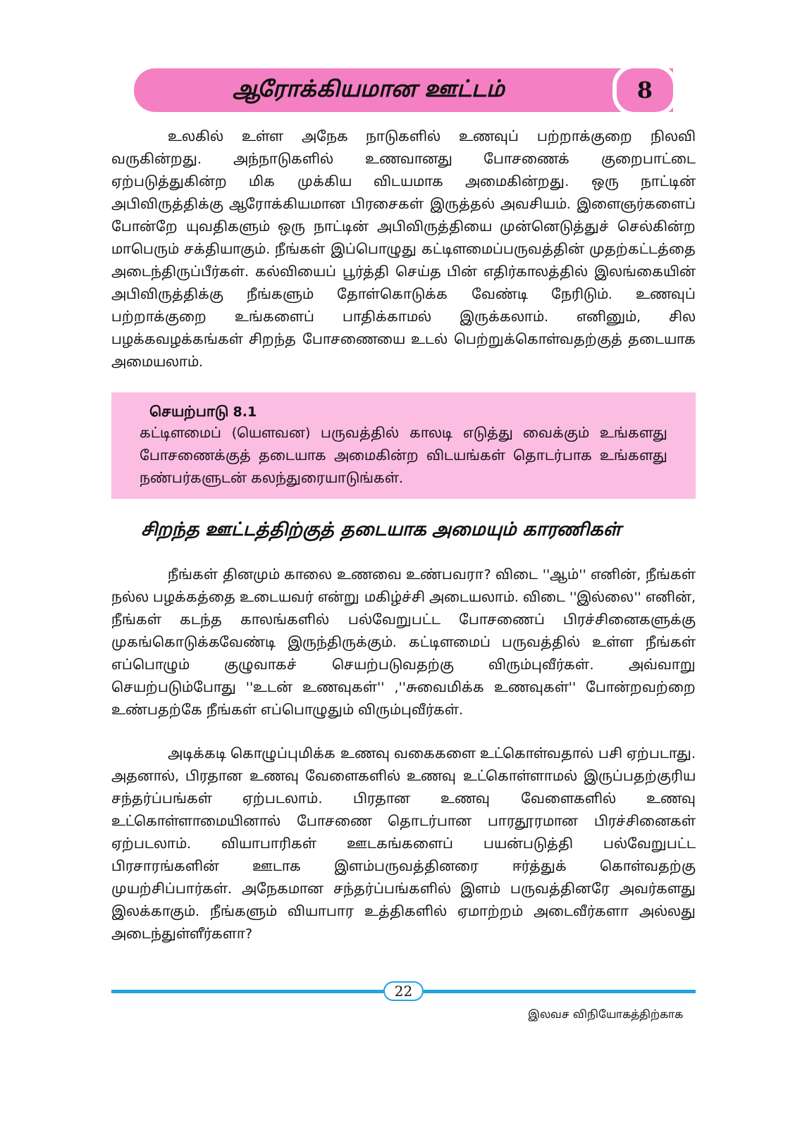ஆரோக்கியமான ஊட்டம்
8
உலகில் உள்ள அநேக நாடுகளில் உணவுப் பற்றாக்குறை நிலவி வருகின்றது. அந்நாடுகளில் உணவானது போசணைக் குறைபாட்டை ஏற்படுத்துகின்ற மிக முக்கிய விடயமாக அமைகின்றது. ஒரு நாட்டின் அபிவிருத்திக்கு ஆரோக்கியமான பிரசைகள் இருத்தல் அவசியம். இளைஞர்களைப் போன்றே யுவதிகளும் ஒரு நாட்டின் அபிவிருத்தியை முன்னெடுத்துச் செல்கின்ற மாபெரும் சக்தியாகும். நீங்கள் இப்பொழுது கட்டிளமைப்பருவத்தின் முதற்கட்டத்தை அடைந்திருப்பீர்கள். கல்வியைப் பூர்த்தி செய்த பின் எதிர்காலத்தில் இலங்கையின் அபிவிருத்திக்கு நீங்களும் தோள்கொடுக்க வேண்டி நேரிடும். உணவுப் பற்றாக்குறை உங்களைப் பாதிக்காமல் இருக்கலாம். எனினும், சில பழக்கவழக்கங்கள் சிறந்த போசணையை உடல் பெற்றுக்கொள்வதற்குத் தடையாக அமையலாம்.
செயற்பாடு 8.1
கட்டிளமைப் (யௌவன) பருவத்தில் காலடி எடுத்து வைக்கும் உங்களது போசணைக்குத் தடையாக அமைகின்ற விடயங்கள் தொடர்பாக உங்களது நண்பர்களுடன் கலந்துரையாடுங்கள்.
சிறந்த ஊட்டத்திற்குத் தடையாக அமையும் காரணிகள்
நீங்கள் தினமும் காலை உணவை உண்பவரா? விடை ''ஆம்'' எனின், நீங்கள் நல்ல பழக்கத்தை உடையவர் என்று மகிழ்ச்சி அடையலாம். விடை ''இல்லை'' எனின், நீங்கள் கடந்த காலங்களில் பல்வேறுபட்ட போசணைப் பிரச்சினைகளுக்கு முகங்கொடுக்கவேண்டி இருந்திருக்கும். கட்டிளமைப் பருவத்தில் உள்ள நீங்கள் எப்பொழும் குழுவாகச் செயற்படுவதற்கு விரும்புவீர்கள். அவ்வாறு செயற்படும்போது ''உடன் உணவுகள்'' ,''சுவைமிக்க உணவுகள்'' போன்றவற்றை உண்பதற்கே நீங்கள் எப்பொழுதும் விரும்புவீர்கள்.
அடிக்கடி கொழுப்புமிக்க உணவு வகைகளை உட்கொள்வதால் பசி ஏற்படாது. அதனால், பிரதான உணவு வேளைகளில் உணவு உட்கொள்ளாமல் இருப்பதற்குரிய சந்தர்ப்பங்கள் ஏற்படலாம். பிரதான உணவு வேளைகளில் உணவு உட்கொள்ளாமையினால் போசணை தொடர்பான பாரதூரமான பிரச்சினைகள் ஏற்படலாம். வியாபாரிகள் ஊடகங்களைப் பயன்படுத்தி பல்வேறுபட்ட பிரசாரங்களின் ஊடாக இளம்பருவத்தினரை ஈர்த்துக் கொள்வதற்கு முயற்சிப்பார்கள். அநேகமான சந்தர்ப்பங்களில் இளம் பருவத்தினரே அவர்களது இலக்காகும். நீங்களும் வியாபார உத்திகளில் ஏமாற்றம் அடைவீர்களா அல்லது அடைந்துள்ளீர்களா?
22
இலவச விநியோகத்திற்காக